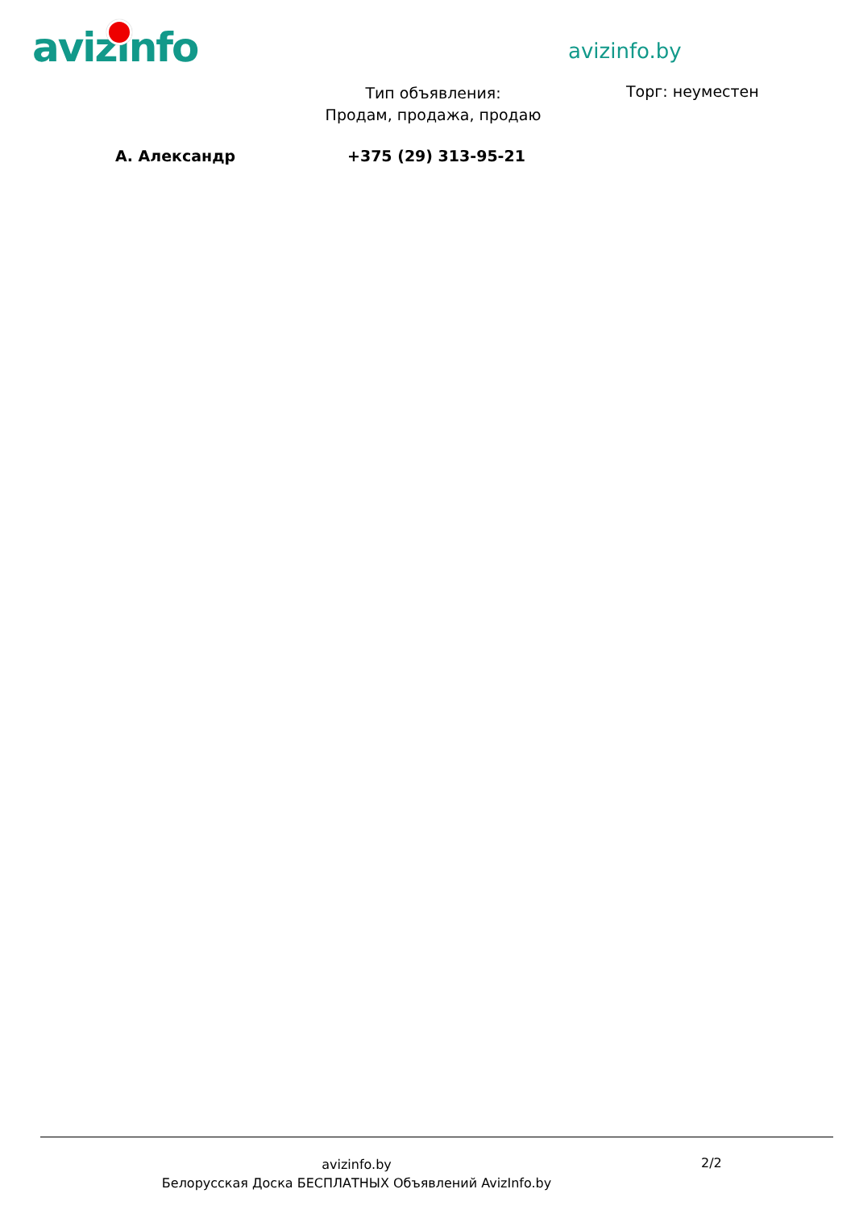avizinfo avizinfo.by
Тип объявления:
Продам, продажа, продаю
Торг: неуместен
А. Александр +375 (29) 313-95-21
avizinfo.by
Белорусская Доска БЕСПЛАТНЫХ Объявлений AvizInfo.by
2/2